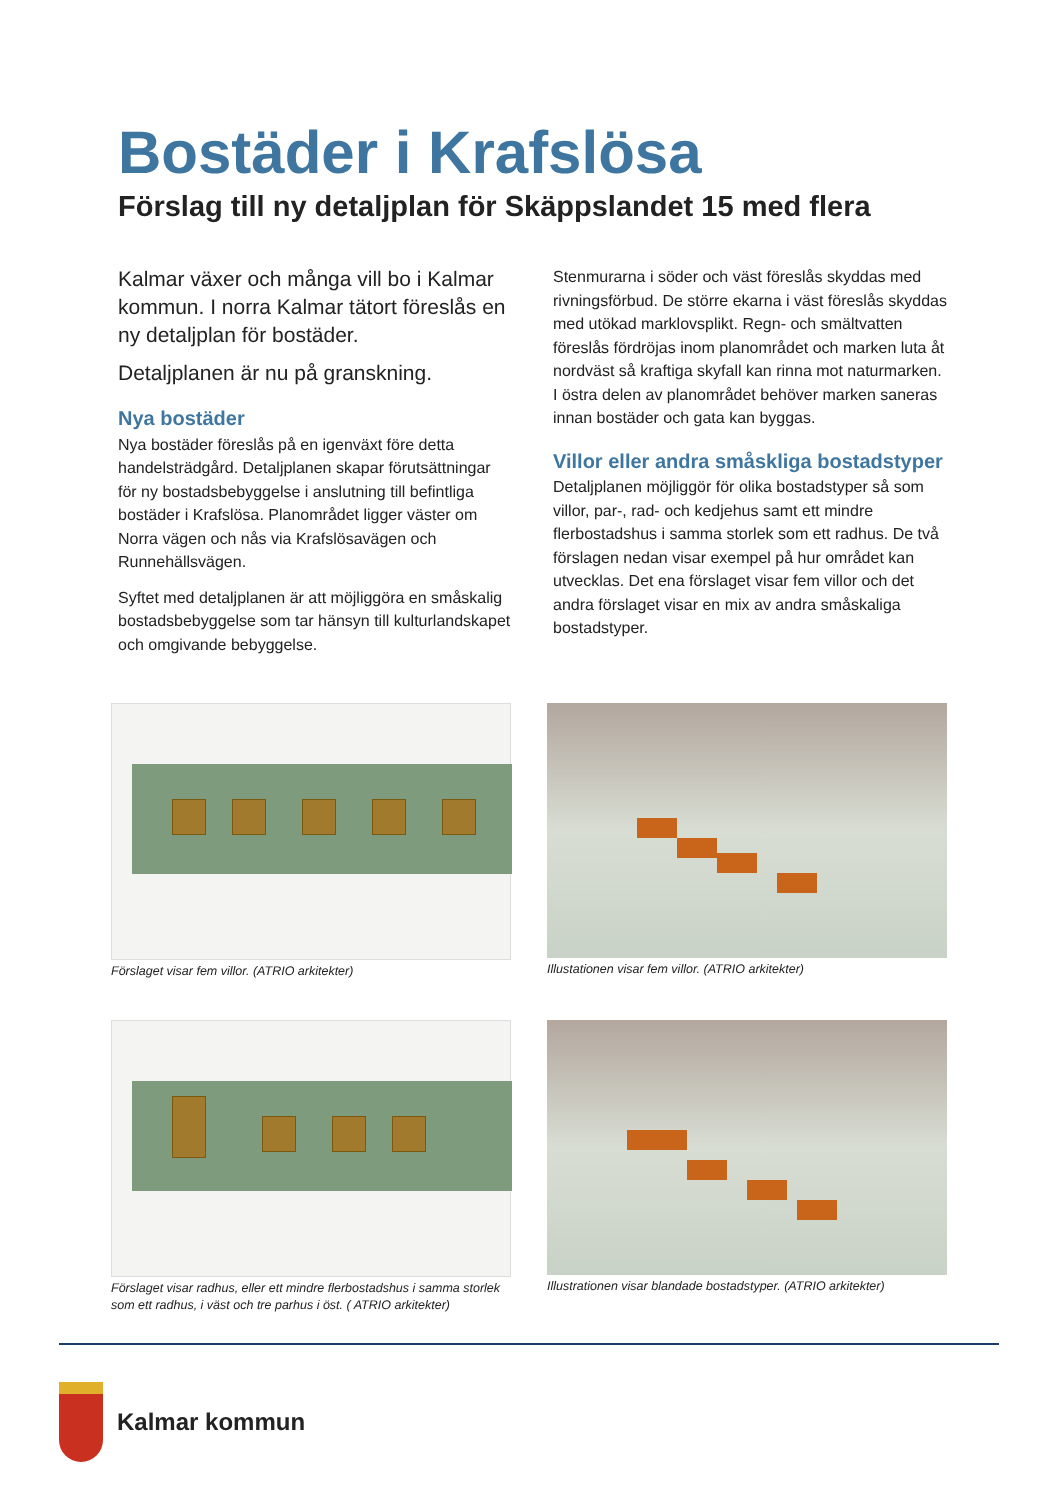Bostäder i Krafslösa
Förslag till ny detaljplan för Skäppslandet 15 med flera
Kalmar växer och många vill bo i Kalmar kommun. I norra Kalmar tätort föreslås en ny detaljplan för bostäder.
Detaljplanen är nu på granskning.
Nya bostäder
Nya bostäder föreslås på en igenväxt före detta handelsträdgård. Detaljplanen skapar förutsättningar för ny bostadsbebyggelse i anslutning till befintliga bostäder i Krafslösa. Planområdet ligger väster om Norra vägen och nås via Krafslösavägen och Runnehällsvägen.
Syftet med detaljplanen är att möjliggöra en småskalig bostadsbebyggelse som tar hänsyn till kulturlandskapet och omgivande bebyggelse.
Stenmurarna i söder och väst föreslås skyddas med rivningsförbud. De större ekarna i väst föreslås skyddas med utökad marklovsplikt. Regn- och smältvatten föreslås fördröjas inom planområdet och marken luta åt nordväst så kraftiga skyfall kan rinna mot naturmarken. I östra delen av planområdet behöver marken saneras innan bostäder och gata kan byggas.
Villor eller andra småskliga bostadstyper
Detaljplanen möjliggör för olika bostadstyper så som villor, par-, rad- och kedjehus samt ett mindre flerbostadshus i samma storlek som ett radhus. De två förslagen nedan visar exempel på hur området kan utvecklas. Det ena förslaget visar fem villor och det andra förslaget visar en mix av andra småskaliga bostadstyper.
Förslaget visar fem villor. (ATRIO arkitekter)
Illustationen visar fem villor. (ATRIO arkitekter)
Förslaget visar radhus, eller ett mindre flerbostadshus i samma storlek som ett radhus, i väst och tre parhus i öst. ( ATRIO arkitekter)
Illustrationen visar blandade bostadstyper. (ATRIO arkitekter)
Kalmar kommun